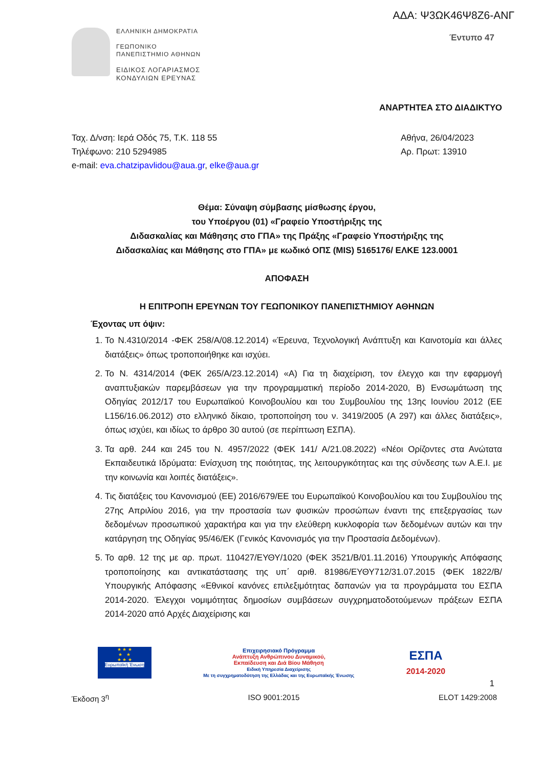ΑΔΑ: Ψ3ΩΚ46Ψ8Ζ6-ΑΝΓ
ΕΛΛΗΝΙΚΗ ΔΗΜΟΚΡΑΤΙΑ
ΓΕΩΠΟΝΙΚΟ
ΠΑΝΕΠΙΣΤΗΜΙΟ ΑΘΗΝΩΝ
ΕΙΔΙΚΟΣ ΛΟΓΑΡΙΑΣΜΟΣ
ΚΟΝΔΥΛΙΩΝ ΕΡΕΥΝΑΣ
Έντυπο 47
ΑΝΑΡΤΗΤΕΑ ΣΤΟ ΔΙΑΔΙΚΤΥΟ
Ταχ. Δ/νση: Ιερά Οδός 75, Τ.Κ. 118 55
Τηλέφωνο: 210 5294985
e-mail: eva.chatzipavlidou@aua.gr, elke@aua.gr
Αθήνα, 26/04/2023
Αρ. Πρωτ: 13910
Θέμα: Σύναψη σύμβασης μίσθωσης έργου,
του Υποέργου (01) «Γραφείο Υποστήριξης της
Διδασκαλίας και Μάθησης στο ΓΠΑ» της Πράξης «Γραφείο Υποστήριξης της
Διδασκαλίας και Μάθησης στο ΓΠΑ» με κωδικό ΟΠΣ (MIS) 5165176/ ΕΛΚΕ 123.0001
ΑΠΟΦΑΣΗ
Η ΕΠΙΤΡΟΠΗ ΕΡΕΥΝΩΝ ΤΟΥ ΓΕΩΠΟΝΙΚΟΥ ΠΑΝΕΠΙΣΤΗΜΙΟΥ ΑΘΗΝΩΝ
Έχοντας υπ όψιν:
1. Το Ν.4310/2014 -ΦΕΚ 258/Α/08.12.2014) «Έρευνα, Τεχνολογική Ανάπτυξη και Καινοτομία και άλλες διατάξεις» όπως τροποποιήθηκε και ισχύει.
2. Το Ν. 4314/2014 (ΦΕΚ 265/Α/23.12.2014) «Α) Για τη διαχείριση, τον έλεγχο και την εφαρμογή αναπτυξιακών παρεμβάσεων για την προγραμματική περίοδο 2014-2020, Β) Ενσωμάτωση της Οδηγίας 2012/17 του Ευρωπαϊκού Κοινοβουλίου και του Συμβουλίου της 13ης Ιουνίου 2012 (ΕΕ L156/16.06.2012) στο ελληνικό δίκαιο, τροποποίηση του ν. 3419/2005 (Α 297) και άλλες διατάξεις», όπως ισχύει, και ιδίως το άρθρο 30 αυτού (σε περίπτωση ΕΣΠΑ).
3. Τα αρθ. 244 και 245 του Ν. 4957/2022 (ΦΕΚ 141/ Α/21.08.2022) «Νέοι Ορίζοντες στα Ανώτατα Εκπαιδευτικά Ιδρύματα: Ενίσχυση της ποιότητας, της λειτουργικότητας και της σύνδεσης των Α.Ε.Ι. με την κοινωνία και λοιπές διατάξεις».
4. Τις διατάξεις του Κανονισμού (ΕΕ) 2016/679/ΕΕ του Ευρωπαϊκού Κοινοβουλίου και του Συμβουλίου της 27ης Απριλίου 2016, για την προστασία των φυσικών προσώπων έναντι της επεξεργασίας των δεδομένων προσωπικού χαρακτήρα και για την ελεύθερη κυκλοφορία των δεδομένων αυτών και την κατάργηση της Οδηγίας 95/46/ΕΚ (Γενικός Κανονισμός για την Προστασία Δεδομένων).
5. Το αρθ. 12 της με αρ. πρωτ. 110427/ΕΥΘΥ/1020 (ΦΕΚ 3521/Β/01.11.2016) Υπουργικής Απόφασης τροποποίησης και αντικατάστασης της υπ΄ αριθ. 81986/ΕΥΘΥ712/31.07.2015 (ΦΕΚ 1822/Β/Υπουργικής Απόφασης «Εθνικοί κανόνες επιλεξιμότητας δαπανών για τα προγράμματα του ΕΣΠΑ 2014-2020. Έλεγχοι νομιμότητας δημοσίων συμβάσεων συγχρηματοδοτούμενων πράξεων ΕΣΠΑ 2014-2020 από Αρχές Διαχείρισης και
★ ★ ★
★ ★
★ ★ ★
Ευρωπαϊκή Ένωση
Επιχειρησιακό Πρόγραμμα
Ανάπτυξη Ανθρώπινου Δυναμικού,
Εκπαίδευση και Διά Βίου Μάθηση
Ειδική Υπηρεσία Διαχείρισης
Με τη συγχρηματοδότηση της Ελλάδας και της Ευρωπαϊκής Ένωσης
ΕΣΠΑ
2014-2020
1
Έκδοση 3<sup>η</sup> ISO 9001:2015 ELOT 1429:2008